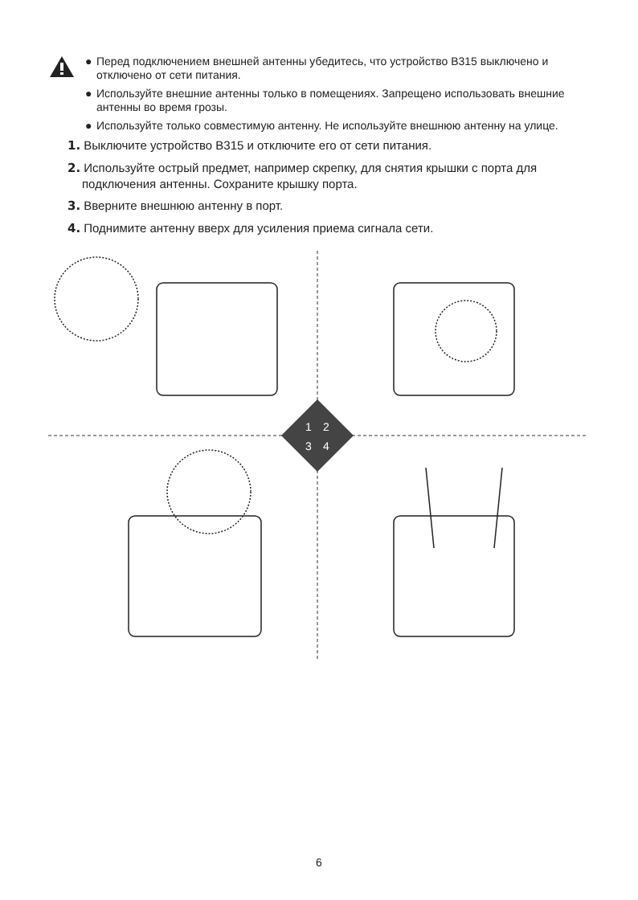● Перед подключением внешней антенны убедитесь, что устройство B315 выключено и отключено от сети питания.
● Используйте внешние антенны только в помещениях. Запрещено использовать внешние антенны во время грозы.
● Используйте только совместимую антенну. Не используйте внешнюю антенну на улице.
1. Выключите устройство B315 и отключите его от сети питания.
2. Используйте острый предмет, например скрепку, для снятия крышки с порта для подключения антенны. Сохраните крышку порта.
3. Вверните внешнюю антенну в порт.
4. Поднимите антенну вверх для усиления приема сигнала сети.
1
2
3
4
6